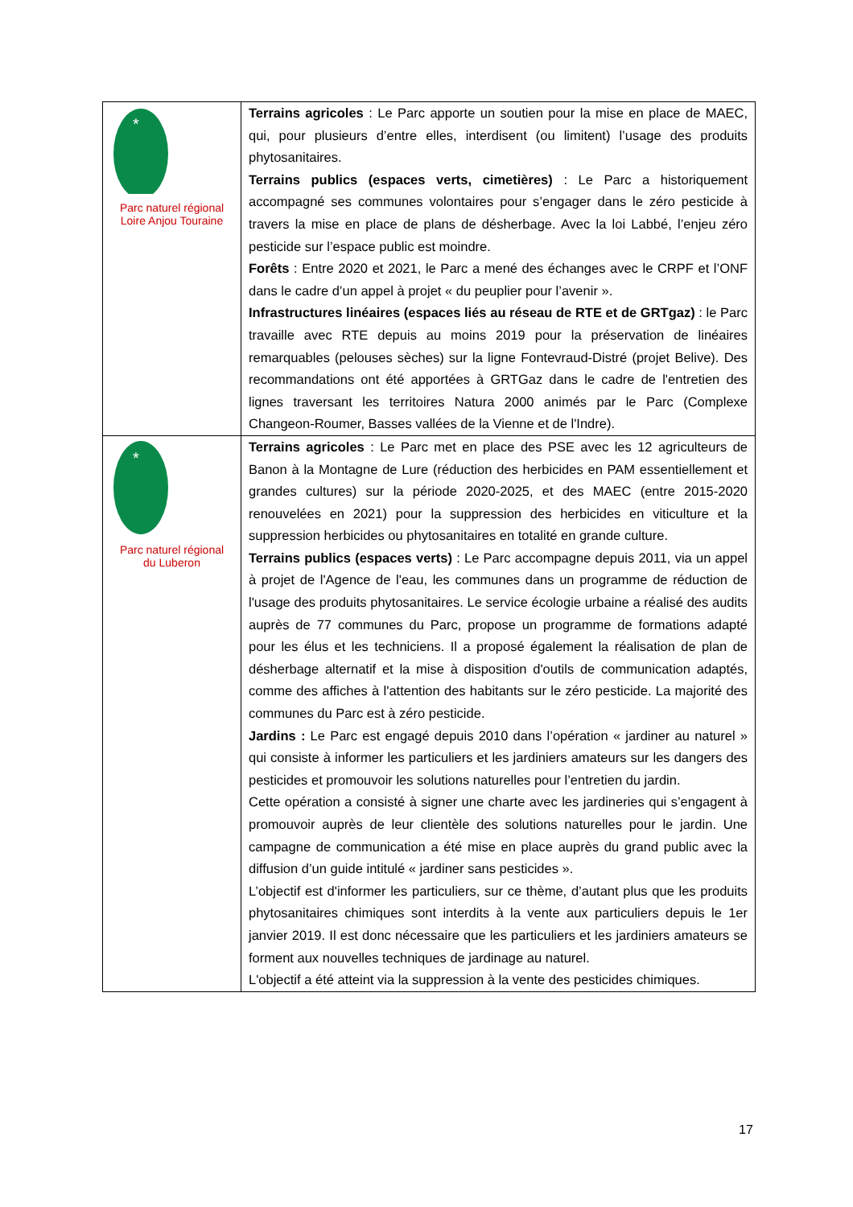| * Parc naturel régional Loire Anjou Touraine | Terrains agricoles : Le Parc apporte un soutien pour la mise en place de MAEC, qui, pour plusieurs d’entre elles, interdisent (ou limitent) l’usage des produits phytosanitaires. Terrains publics (espaces verts, cimetières) : Le Parc a historiquement accompagné ses communes volontaires pour s’engager dans le zéro pesticide à travers la mise en place de plans de désherbage. Avec la loi Labbé, l’enjeu zéro pesticide sur l’espace public est moindre. Forêts : Entre 2020 et 2021, le Parc a mené des échanges avec le CRPF et l’ONF dans le cadre d’un appel à projet « du peuplier pour l’avenir ». Infrastructures linéaires (espaces liés au réseau de RTE et de GRTgaz) : le Parc travaille avec RTE depuis au moins 2019 pour la préservation de linéaires remarquables (pelouses sèches) sur la ligne Fontevraud-Distré (projet Belive). Des recommandations ont été apportées à GRTGaz dans le cadre de l'entretien des lignes traversant les territoires Natura 2000 animés par le Parc (Complexe Changeon-Roumer, Basses vallées de la Vienne et de l'Indre). |
| * Parc naturel régional du Luberon | Terrains agricoles : Le Parc met en place des PSE avec les 12 agriculteurs de Banon à la Montagne de Lure (réduction des herbicides en PAM essentiellement et grandes cultures) sur la période 2020-2025, et des MAEC (entre 2015-2020 renouvelées en 2021) pour la suppression des herbicides en viticulture et la suppression herbicides ou phytosanitaires en totalité en grande culture. Terrains publics (espaces verts) : Le Parc accompagne depuis 2011, via un appel à projet de l'Agence de l'eau, les communes dans un programme de réduction de l'usage des produits phytosanitaires. Le service écologie urbaine a réalisé des audits auprès de 77 communes du Parc, propose un programme de formations adapté pour les élus et les techniciens. Il a proposé également la réalisation de plan de désherbage alternatif et la mise à disposition d'outils de communication adaptés, comme des affiches à l'attention des habitants sur le zéro pesticide. La majorité des communes du Parc est à zéro pesticide. Jardins : Le Parc est engagé depuis 2010 dans l’opération « jardiner au naturel » qui consiste à informer les particuliers et les jardiniers amateurs sur les dangers des pesticides et promouvoir les solutions naturelles pour l’entretien du jardin. Cette opération a consisté à signer une charte avec les jardineries qui s’engagent à promouvoir auprès de leur clientèle des solutions naturelles pour le jardin. Une campagne de communication a été mise en place auprès du grand public avec la diffusion d’un guide intitulé « jardiner sans pesticides ». L’objectif est d'informer les particuliers, sur ce thème, d’autant plus que les produits phytosanitaires chimiques sont interdits à la vente aux particuliers depuis le 1er janvier 2019. Il est donc nécessaire que les particuliers et les jardiniers amateurs se forment aux nouvelles techniques de jardinage au naturel. L'objectif a été atteint via la suppression à la vente des pesticides chimiques. |
17